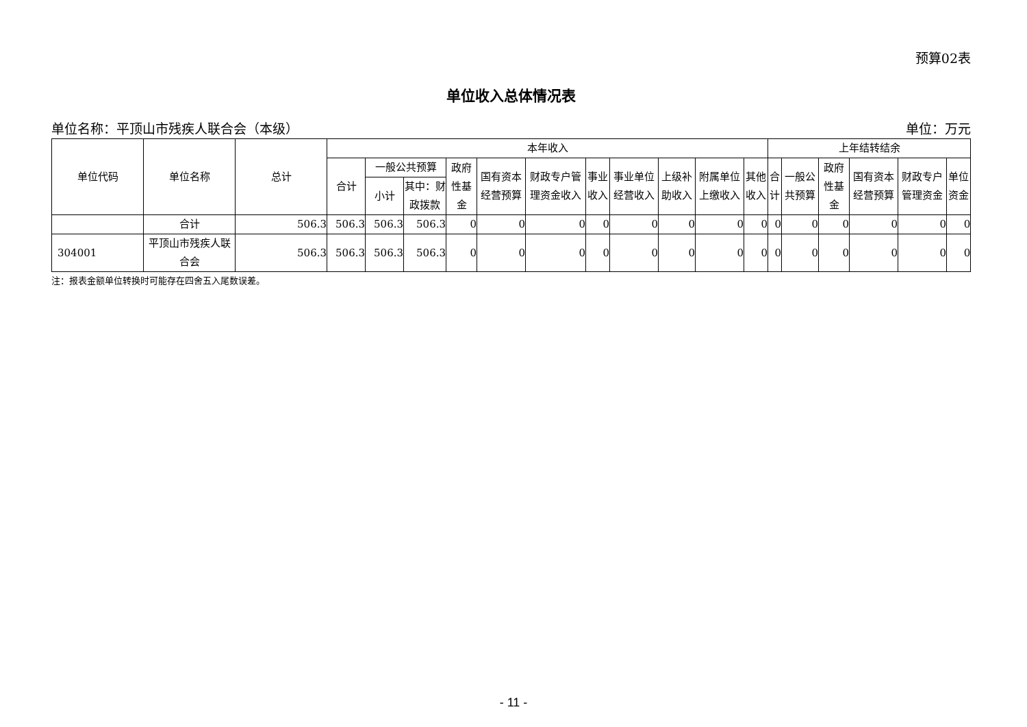预算02表
单位收入总体情况表
单位名称：平顶山市残疾人联合会（本级） 单位：万元
| 单位代码 | 单位名称 | 总计 | 本年收入 | | | | | | | | | | | 上年结转结余 | | | | | |
| --- | --- | --- | --- | --- | --- | --- | --- | --- | --- | --- | --- | --- | --- | --- | --- | --- | --- | --- | --- |
| | | | 合计 | 一般公共预算 | | 政府性基金 | 国有资本经营预算 | 财政专户管理资金收入 | 事业收入 | 事业单位经营收入 | 上级补助收入 | 附属单位上缴收入 | 其他收入 | 合计 | 一般公共预算 | 政府性基金 | 国有资本经营预算 | 财政专户管理资金 | 单位资金 |
| | | | | 小计 | 其中：财政拨款 | | | | | | | | | | | | | | |
| | 合计 | 506.3 | 506.3 | 506.3 | 506.3 | 0 | 0 | 0 | 0 | 0 | 0 | 0 | 0 | 0 | 0 | 0 | 0 | 0 | 0 |
| 304001 | 平顶山市残疾人联合会 | 506.3 | 506.3 | 506.3 | 506.3 | 0 | 0 | 0 | 0 | 0 | 0 | 0 | 0 | 0 | 0 | 0 | 0 | 0 | 0 |
注：报表金额单位转换时可能存在四舍五入尾数误差。
- 11 -